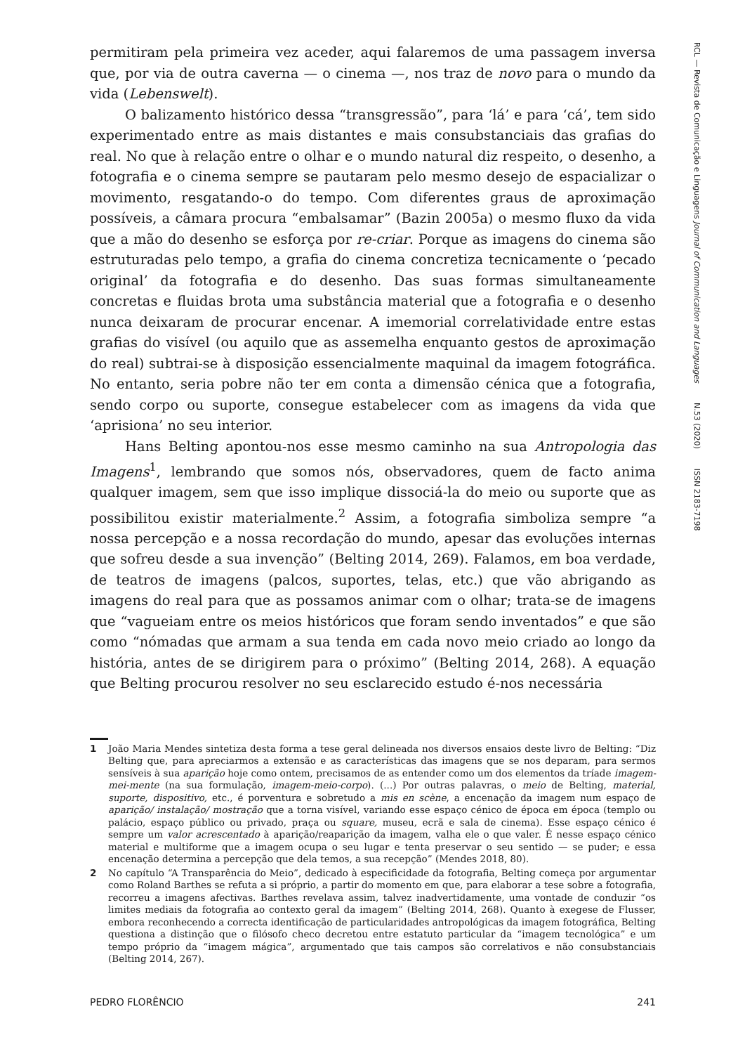permitiram pela primeira vez aceder, aqui falaremos de uma passagem inversa que, por via de outra caverna — o cinema —, nos traz de novo para o mundo da vida (Lebenswelt).
O balizamento histórico dessa “transgressão”, para ‘lá’ e para ‘cá’, tem sido experimentado entre as mais distantes e mais consubstanciais das grafias do real. No que à relação entre o olhar e o mundo natural diz respeito, o desenho, a fotografia e o cinema sempre se pautaram pelo mesmo desejo de espacializar o movimento, resgatando-o do tempo. Com diferentes graus de aproximação possíveis, a câmara procura “embalsamar” (Bazin 2005a) o mesmo fluxo da vida que a mão do desenho se esforça por re-criar. Porque as imagens do cinema são estruturadas pelo tempo, a grafia do cinema concretiza tecnicamente o ‘pecado original’ da fotografia e do desenho. Das suas formas simultaneamente concretas e fluidas brota uma substância material que a fotografia e o desenho nunca deixaram de procurar encenar. A imemorial correlatividade entre estas grafias do visível (ou aquilo que as assemelha enquanto gestos de aproximação do real) subtrai-se à disposição essencialmente maquinal da imagem fotográfica. No entanto, seria pobre não ter em conta a dimensão cénica que a fotografia, sendo corpo ou suporte, consegue estabelecer com as imagens da vida que ‘aprisiona’ no seu interior.
Hans Belting apontou-nos esse mesmo caminho na sua Antropologia das Imagens<sup>1</sup>, lembrando que somos nós, observadores, quem de facto anima qualquer imagem, sem que isso implique dissociá-la do meio ou suporte que as possibilitou existir materialmente.<sup>2</sup> Assim, a fotografia simboliza sempre “a nossa percepção e a nossa recordação do mundo, apesar das evoluções internas que sofreu desde a sua invenção” (Belting 2014, 269). Falamos, em boa verdade, de teatros de imagens (palcos, suportes, telas, etc.) que vão abrigando as imagens do real para que as possamos animar com o olhar; trata-se de imagens que “vagueiam entre os meios históricos que foram sendo inventados” e que são como “nómadas que armam a sua tenda em cada novo meio criado ao longo da história, antes de se dirigirem para o próximo” (Belting 2014, 268). A equação que Belting procurou resolver no seu esclarecido estudo é-nos necessária
1 João Maria Mendes sintetiza desta forma a tese geral delineada nos diversos ensaios deste livro de Belting: “Diz Belting que, para apreciarmos a extensão e as características das imagens que se nos deparam, para sermos sensíveis à sua aparição hoje como ontem, precisamos de as entender como um dos elementos da tríade imagem-mei-mente (na sua formulação, imagem-meio-corpo). (...) Por outras palavras, o meio de Belting, material, suporte, dispositivo, etc., é porventura e sobretudo a mis en scène, a encenação da imagem num espaço de aparição/ instalação/ mostração que a torna visível, variando esse espaço cénico de época em época (templo ou palácio, espaço público ou privado, praça ou square, museu, ecrã e sala de cinema). Esse espaço cénico é sempre um valor acrescentado à aparição/reaparição da imagem, valha ele o que valer. É nesse espaço cénico material e multiforme que a imagem ocupa o seu lugar e tenta preservar o seu sentido — se puder; e essa encenação determina a percepção que dela temos, a sua recepção” (Mendes 2018, 80).
2 No capítulo “A Transparência do Meio”, dedicado à especificidade da fotografia, Belting começa por argumentar como Roland Barthes se refuta a si próprio, a partir do momento em que, para elaborar a tese sobre a fotografia, recorreu a imagens afectivas. Barthes revelava assim, talvez inadvertidamente, uma vontade de conduzir “os limites mediais da fotografia ao contexto geral da imagem” (Belting 2014, 268). Quanto à exegese de Flusser, embora reconhecendo a correcta identificação de particularidades antropológicas da imagem fotográfica, Belting questiona a distinção que o filósofo checo decretou entre estatuto particular da “imagem tecnológica” e um tempo próprio da “imagem mágica”, argumentado que tais campos são correlativos e não consubstanciais (Belting 2014, 267).
RCL — Revista de Comunicação e Linguagens Journal of Communication and Languages N.53 (2020) ISSN 2183-7198
PEDRO FLORÊNCIO 241